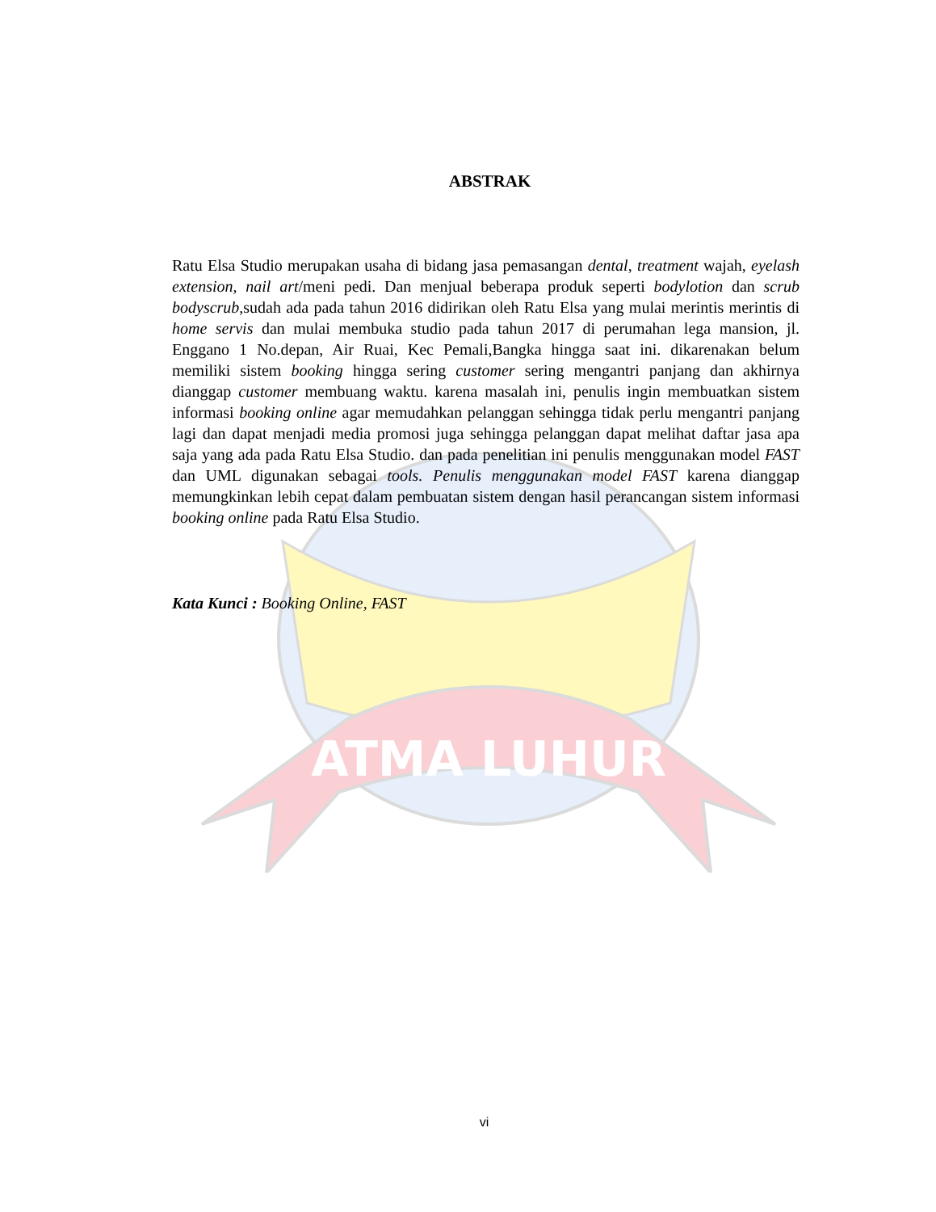ATMA LUHUR
ABSTRAK
Ratu Elsa Studio merupakan usaha di bidang jasa pemasangan dental, treatment wajah, eyelash extension, nail art/meni pedi. Dan menjual beberapa produk seperti bodylotion dan scrub bodyscrub,sudah ada pada tahun 2016 didirikan oleh Ratu Elsa yang mulai merintis merintis di home servis dan mulai membuka studio pada tahun 2017 di perumahan lega mansion, jl. Enggano 1 No.depan, Air Ruai, Kec Pemali,Bangka hingga saat ini. dikarenakan belum memiliki sistem booking hingga sering customer sering mengantri panjang dan akhirnya dianggap customer membuang waktu. karena masalah ini, penulis ingin membuatkan sistem informasi booking online agar memudahkan pelanggan sehingga tidak perlu mengantri panjang lagi dan dapat menjadi media promosi juga sehingga pelanggan dapat melihat daftar jasa apa saja yang ada pada Ratu Elsa Studio. dan pada penelitian ini penulis menggunakan model FAST dan UML digunakan sebagai tools. Penulis menggunakan model FAST karena dianggap memungkinkan lebih cepat dalam pembuatan sistem dengan hasil perancangan sistem informasi booking online pada Ratu Elsa Studio.
Kata Kunci : Booking Online, FAST
vi